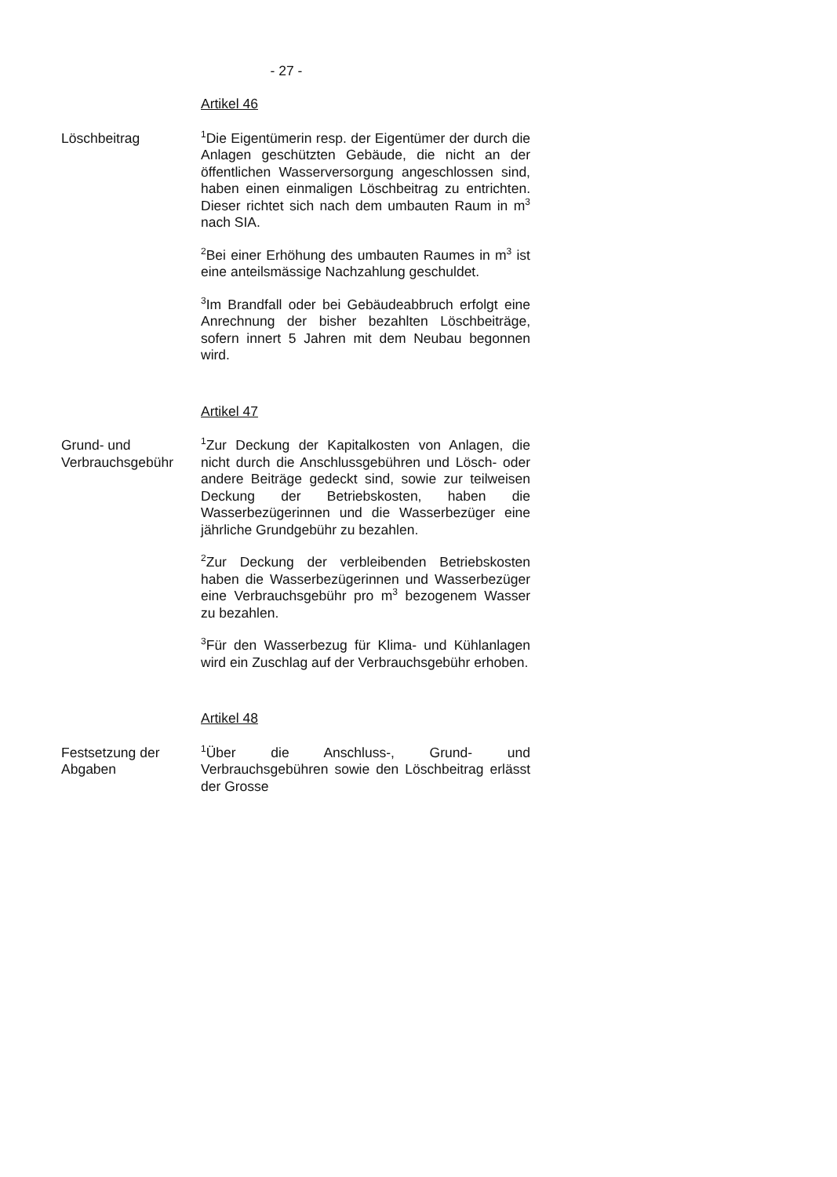- 27 -
Artikel 46
Löschbeitrag
<sup>1</sup> Die Eigentümerin resp. der Eigentümer der durch die Anlagen geschützten Gebäude, die nicht an der öffentlichen Wasserversorgung angeschlossen sind, haben einen einmaligen Löschbeitrag zu entrichten. Dieser richtet sich nach dem umbauten Raum in m<sup>3</sup> nach SIA.
<sup>2</sup> Bei einer Erhöhung des umbauten Raumes in m<sup>3</sup> ist eine anteilsmässige Nachzahlung geschuldet.
<sup>3</sup> Im Brandfall oder bei Gebäudeabbruch erfolgt eine Anrechnung der bisher bezahlten Löschbeiträge, sofern innert 5 Jahren mit dem Neubau begonnen wird.
Artikel 47
Grund- und Verbrauchsgebühr
<sup>1</sup> Zur Deckung der Kapitalkosten von Anlagen, die nicht durch die Anschlussgebühren und Lösch- oder andere Beiträge gedeckt sind, sowie zur teilweisen Deckung der Betriebskosten, haben die Wasserbezügerinnen und die Wasserbezüger eine jährliche Grundgebühr zu bezahlen.
<sup>2</sup> Zur Deckung der verbleibenden Betriebskosten haben die Wasserbezügerinnen und Wasserbezüger eine Verbrauchsgebühr pro m<sup>3</sup> bezogenem Wasser zu bezahlen.
<sup>3</sup> Für den Wasserbezug für Klima- und Kühlanlagen wird ein Zuschlag auf der Verbrauchsgebühr erhoben.
Artikel 48
Festsetzung der Abgaben
<sup>1</sup> Über die Anschluss-, Grund- und Verbrauchsgebühren sowie den Löschbeitrag erlässt der Grosse